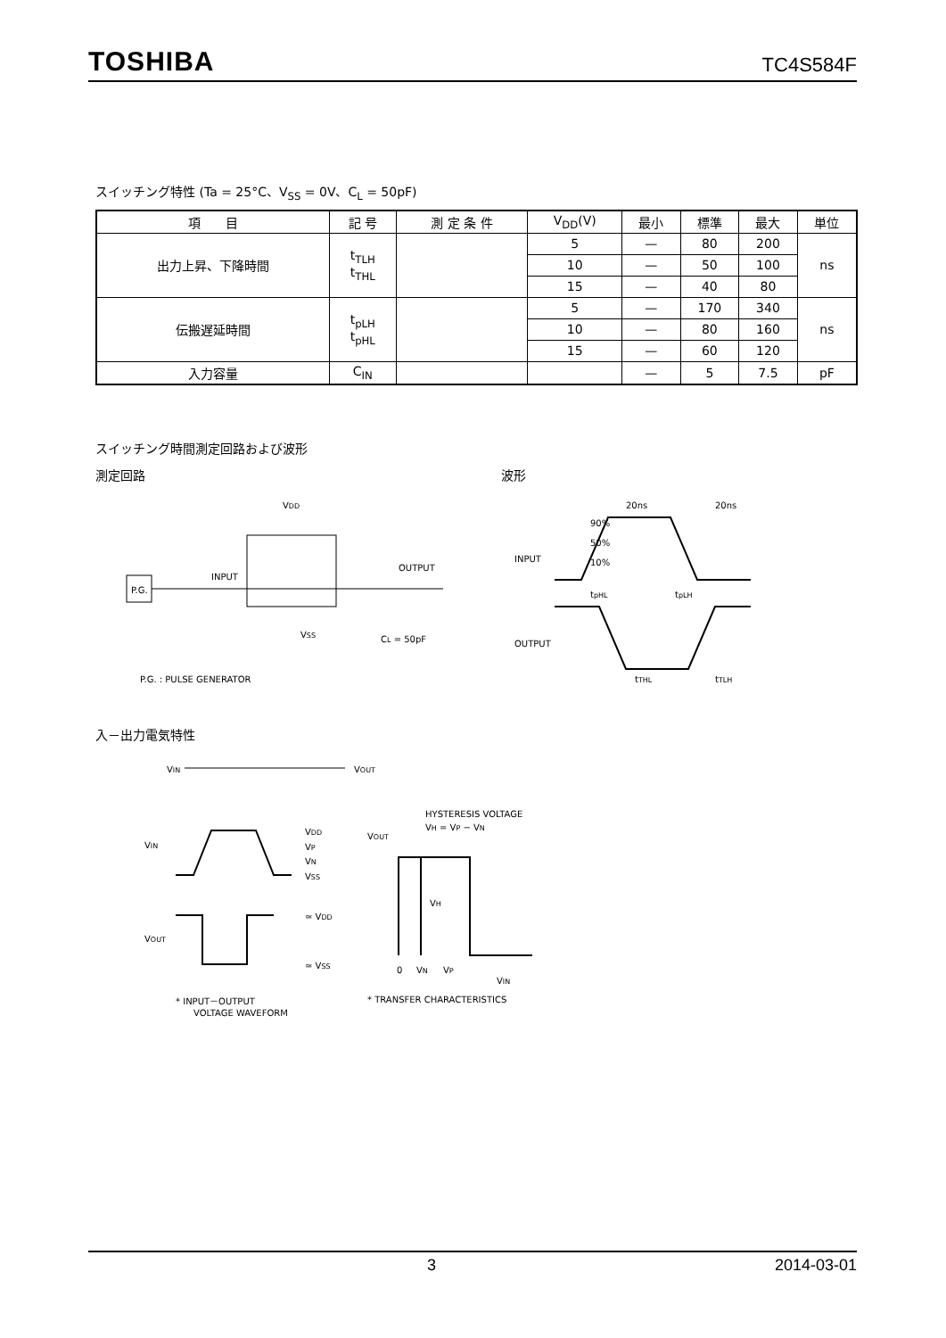TOSHIBA TC4S584F
スイッチング特性 (Ta = 25°C、V<sub>SS</sub> = 0V、C<sub>L</sub> = 50pF)
| 項 目 | 記 号 | 測 定 条 件 | V<sub>DD</sub>(V) | 最小 | 標準 | 最大 | 単位 |
| --- | --- | --- | --- | --- | --- | --- | --- |
| 出力上昇、下降時間 | t<sub>TLH</sub> t<sub>THL</sub> | | 5 | — | 80 | 200 | ns |
| | | | 10 | — | 50 | 100 | |
| | | | 15 | — | 40 | 80 | |
| 伝搬遅延時間 | t<sub>pLH</sub> t<sub>pHL</sub> | | 5 | — | 170 | 340 | ns |
| | | | 10 | — | 80 | 160 | |
| | | | 15 | — | 60 | 120 | |
| 入力容量 | C<sub>IN</sub> | | | — | 5 | 7.5 | pF |
スイッチング時間測定回路および波形
測定回路
VDD
P.G.
INPUT
OUTPUT
CL = 50pF
VSS
P.G. : PULSE GENERATOR
波形
20ns
20ns
INPUT
OUTPUT
90%
50%
10%
tpHL
tpLH
tTHL
tTLH
入－出力電気特性
VIN
VOUT
VIN
VDD
VP
VN
VSS
VOUT
≃ VDD
≃ VSS
* INPUT－OUTPUT
VOLTAGE WAVEFORM
HYSTERESIS VOLTAGE
VH = VP − VN
VOUT
VH
0
VN
VP
VIN
* TRANSFER CHARACTERISTICS
3 2014-03-01